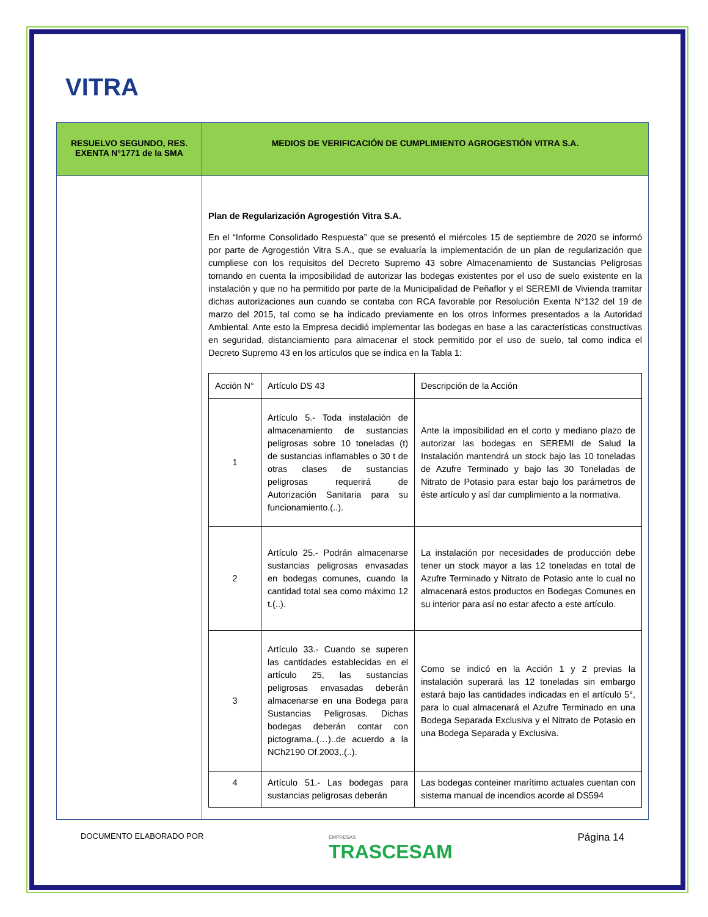VITRA
| RESUELVO SEGUNDO, RES. EXENTA N°1771 de la SMA | MEDIOS DE VERIFICACIÓN DE CUMPLIMIENTO AGROGESTIÓN VITRA S.A. |
| --- | --- |
| | Plan de Regularización Agrogestión Vitra S.A. En el “Informe Consolidado Respuesta” que se presentó el miércoles 15 de septiembre de 2020 se informó por parte de Agrogestión Vitra S.A., que se evaluaría la implementación de un plan de regularización que cumpliese con los requisitos del Decreto Supremo 43 sobre Almacenamiento de Sustancias Peligrosas tomando en cuenta la imposibilidad de autorizar las bodegas existentes por el uso de suelo existente en la instalación y que no ha permitido por parte de la Municipalidad de Peñaflor y el SEREMI de Vivienda tramitar dichas autorizaciones aun cuando se contaba con RCA favorable por Resolución Exenta N°132 del 19 de marzo del 2015, tal como se ha indicado previamente en los otros Informes presentados a la Autoridad Ambiental. Ante esto la Empresa decidió implementar las bodegas en base a las características constructivas en seguridad, distanciamiento para almacenar el stock permitido por el uso de suelo, tal como indica el Decreto Supremo 43 en los artículos que se indica en la Tabla 1: / Acción N° / Artículo DS 43 / Descripción de la Acción / / --- / --- / --- / / 1 / Artículo 5.- Toda instalación de almacenamiento de sustancias peligrosas sobre 10 toneladas (t) de sustancias inflamables o 30 t de otras clases de sustancias peligrosas requerirá de Autorización Sanitaria para su funcionamiento.(..). / Ante la imposibilidad en el corto y mediano plazo de autorizar las bodegas en SEREMI de Salud la Instalación mantendrá un stock bajo las 10 toneladas de Azufre Terminado y bajo las 30 Toneladas de Nitrato de Potasio para estar bajo los parámetros de éste artículo y así dar cumplimiento a la normativa. / / 2 / Artículo 25.- Podrán almacenarse sustancias peligrosas envasadas en bodegas comunes, cuando la cantidad total sea como máximo 12 t.(..). / La instalación por necesidades de producción debe tener un stock mayor a las 12 toneladas en total de Azufre Terminado y Nitrato de Potasio ante lo cual no almacenará estos productos en Bodegas Comunes en su interior para así no estar afecto a este artículo. / / 3 / Artículo 33.- Cuando se superen las cantidades establecidas en el artículo 25, las sustancias peligrosas envasadas deberán almacenarse en una Bodega para Sustancias Peligrosas. Dichas bodegas deberán contar con pictograma..(…)..de acuerdo a la NCh2190 Of.2003,.(..). / Como se indicó en la Acción 1 y 2 previas la instalación superará las 12 toneladas sin embargo estará bajo las cantidades indicadas en el artículo 5°, para lo cual almacenará el Azufre Terminado en una Bodega Separada Exclusiva y el Nitrato de Potasio en una Bodega Separada y Exclusiva. / / 4 / Artículo 51.- Las bodegas para sustancias peligrosas deberán / Las bodegas conteiner marítimo actuales cuentan con sistema manual de incendios acorde al DS594 / |
DOCUMENTO ELABORADO POR EMPRESAS
TRASCESAM Página 14